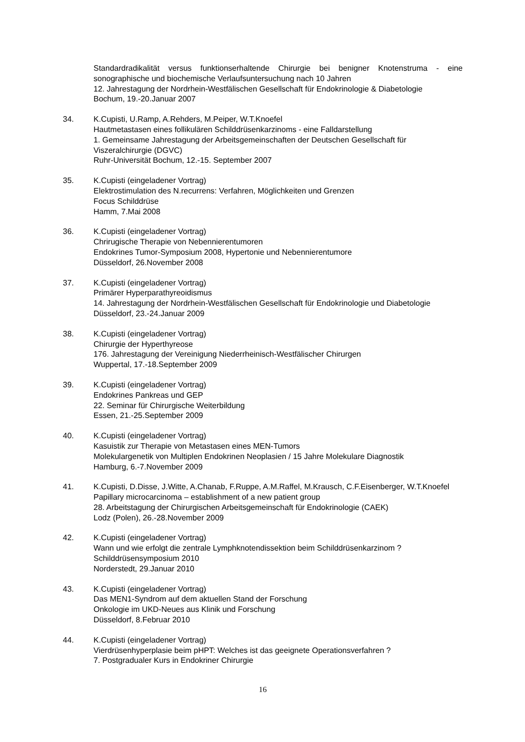Standardradikalität versus funktionserhaltende Chirurgie bei benigner Knotenstruma - eine sonographische und biochemische Verlaufsuntersuchung nach 10 Jahren
12. Jahrestagung der Nordrhein-Westfälischen Gesellschaft für Endokrinologie & Diabetologie
Bochum, 19.-20.Januar 2007
34. K.Cupisti, U.Ramp, A.Rehders, M.Peiper, W.T.Knoefel
Hautmetastasen eines follikulären Schilddrüsenkarzinoms - eine Falldarstellung
1. Gemeinsame Jahrestagung der Arbeitsgemeinschaften der Deutschen Gesellschaft für Viszeralchirurgie (DGVC)
Ruhr-Universität Bochum, 12.-15. September 2007
35. K.Cupisti (eingeladener Vortrag)
Elektrostimulation des N.recurrens: Verfahren, Möglichkeiten und Grenzen
Focus Schilddrüse
Hamm, 7.Mai 2008
36. K.Cupisti (eingeladener Vortrag)
Chrirugische Therapie von Nebennierentumoren
Endokrines Tumor-Symposium 2008, Hypertonie und Nebennierentumore
Düsseldorf, 26.November 2008
37. K.Cupisti (eingeladener Vortrag)
Primärer Hyperparathyreoidismus
14. Jahrestagung der Nordrhein-Westfälischen Gesellschaft für Endokrinologie und Diabetologie
Düsseldorf, 23.-24.Januar 2009
38. K.Cupisti (eingeladener Vortrag)
Chirurgie der Hyperthyreose
176. Jahrestagung der Vereinigung Niederrheinisch-Westfälischer Chirurgen
Wuppertal, 17.-18.September 2009
39. K.Cupisti (eingeladener Vortrag)
Endokrines Pankreas und GEP
22. Seminar für Chirurgische Weiterbildung
Essen, 21.-25.September 2009
40. K.Cupisti (eingeladener Vortrag)
Kasuistik zur Therapie von Metastasen eines MEN-Tumors
Molekulargenetik von Multiplen Endokrinen Neoplasien / 15 Jahre Molekulare Diagnostik
Hamburg, 6.-7.November 2009
41. K.Cupisti, D.Disse, J.Witte, A.Chanab, F.Ruppe, A.M.Raffel, M.Krausch, C.F.Eisenberger, W.T.Knoefel
Papillary microcarcinoma – establishment of a new patient group
28. Arbeitstagung der Chirurgischen Arbeitsgemeinschaft für Endokrinologie (CAEK)
Lodz (Polen), 26.-28.November 2009
42. K.Cupisti (eingeladener Vortrag)
Wann und wie erfolgt die zentrale Lymphknotendissektion beim Schilddrüsenkarzinom ?
Schilddrüsensymposium 2010
Norderstedt, 29.Januar 2010
43. K.Cupisti (eingeladener Vortrag)
Das MEN1-Syndrom auf dem aktuellen Stand der Forschung
Onkologie im UKD-Neues aus Klinik und Forschung
Düsseldorf, 8.Februar 2010
44. K.Cupisti (eingeladener Vortrag)
Vierdrüsenhyperplasie beim pHPT: Welches ist das geeignete Operationsverfahren ?
7. Postgradualer Kurs in Endokriner Chirurgie
16